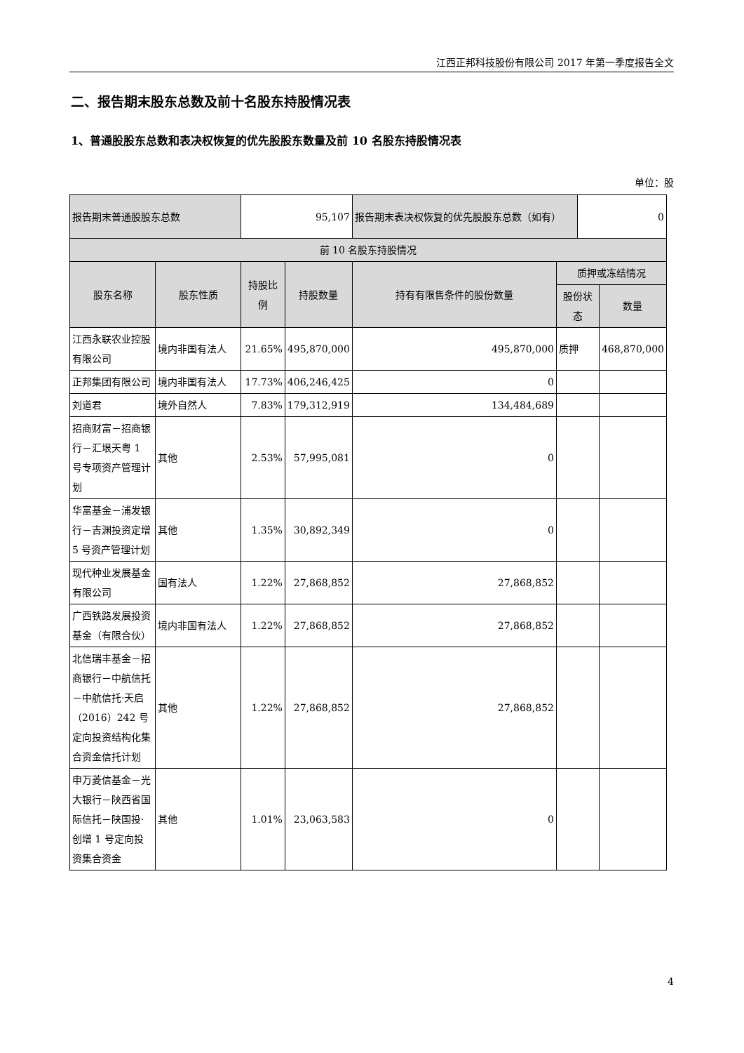江西正邦科技股份有限公司 2017 年第一季度报告全文
二、报告期末股东总数及前十名股东持股情况表
1、普通股股东总数和表决权恢复的优先股股东数量及前 10 名股东持股情况表
单位：股
| 报告期末普通股股东总数 | | 95,107 | | 报告期末表决权恢复的优先股股东总数（如有） | | 0 | |
| 前 10 名股东持股情况 | | | | | | | |
| 股东名称 | 股东性质 | 持股比例 | 持股数量 | 持有有限售条件的股份数量 | 质押或冻结情况 | | |
| | | | | | 股份状态 | | 数量 |
| 江西永联农业控股有限公司 | 境内非国有法人 | 21.65% | 495,870,000 | 495,870,000 | 质押 | | 468,870,000 |
| 正邦集团有限公司 | 境内非国有法人 | 17.73% | 406,246,425 | 0 | | | |
| 刘道君 | 境外自然人 | 7.83% | 179,312,919 | 134,484,689 | | | |
| 招商财富－招商银行－汇垠天粤 1 号专项资产管理计划 | 其他 | 2.53% | 57,995,081 | 0 | | | |
| 华富基金－浦发银行－吉渊投资定增 5 号资产管理计划 | 其他 | 1.35% | 30,892,349 | 0 | | | |
| 现代种业发展基金有限公司 | 国有法人 | 1.22% | 27,868,852 | 27,868,852 | | | |
| 广西铁路发展投资基金（有限合伙） | 境内非国有法人 | 1.22% | 27,868,852 | 27,868,852 | | | |
| 北信瑞丰基金－招商银行－中航信托－中航信托·天启（2016）242 号定向投资结构化集合资金信托计划 | 其他 | 1.22% | 27,868,852 | 27,868,852 | | | |
| 申万菱信基金－光大银行－陕西省国际信托－陕国投·创增 1 号定向投资集合资金 | 其他 | 1.01% | 23,063,583 | 0 | | | |
4